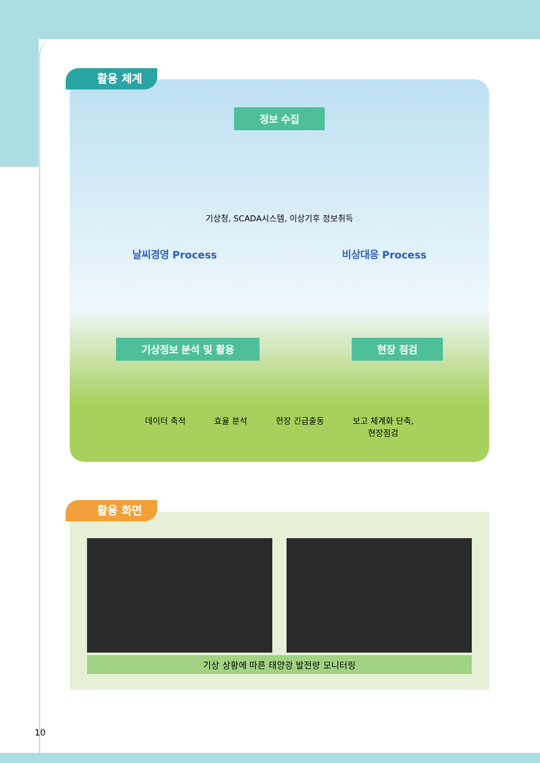정보 수집
기상청, SCADA시스템, 이상기후 정보취득
날씨경영 Process 비상대응 Process
기상정보 분석 및 활용 현장 점검
데이터 축적 효율 분석 현장 긴급출동 보고 체계화 단축,
현장점검
활용 체계
기상 상황에 따른 태양광 발전량 모니터링
활용 화면
10